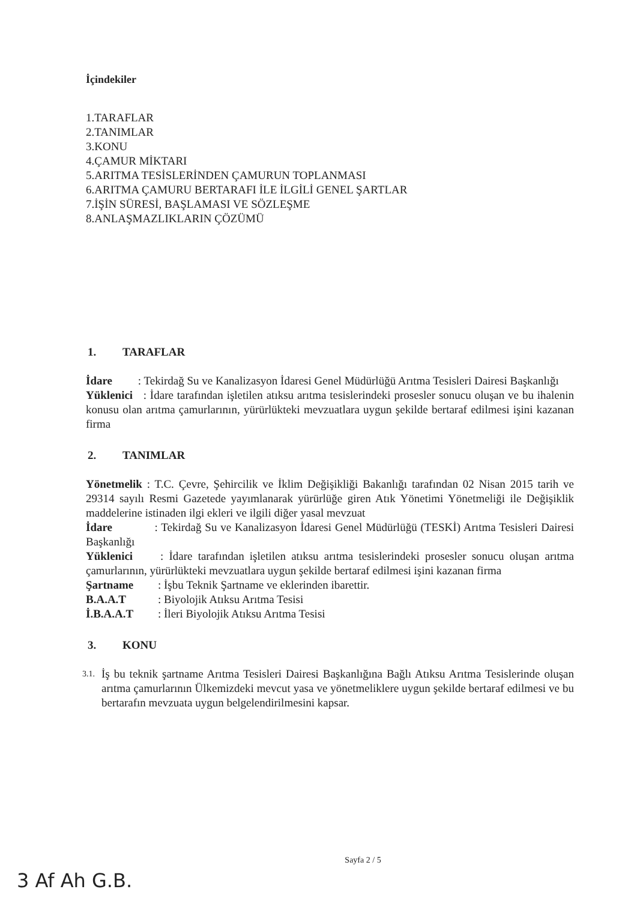İçindekiler
1.TARAFLAR
2.TANIMLAR
3.KONU
4.ÇAMUR MİKTARI
5.ARITMA TESİSLERİNDEN ÇAMURUN TOPLANMASI
6.ARITMA ÇAMURU BERTARAFI İLE İLGİLİ GENEL ŞARTLAR
7.İŞİN SÜRESİ, BAŞLAMASI VE SÖZLEŞME
8.ANLAŞMAZLIKLARIN ÇÖZÜMÜ
1. TARAFLAR
İdare : Tekirdağ Su ve Kanalizasyon İdaresi Genel Müdürlüğü Arıtma Tesisleri Dairesi Başkanlığı
Yüklenici : İdare tarafından işletilen atıksu arıtma tesislerindeki prosesler sonucu oluşan ve bu ihalenin konusu olan arıtma çamurlarının, yürürlükteki mevzuatlara uygun şekilde bertaraf edilmesi işini kazanan firma
2. TANIMLAR
Yönetmelik : T.C. Çevre, Şehircilik ve İklim Değişikliği Bakanlığı tarafından 02 Nisan 2015 tarih ve 29314 sayılı Resmi Gazetede yayımlanarak yürürlüğe giren Atık Yönetimi Yönetmeliği ile Değişiklik maddelerine istinaden ilgi ekleri ve ilgili diğer yasal mevzuat
İdare : Tekirdağ Su ve Kanalizasyon İdaresi Genel Müdürlüğü (TESKİ) Arıtma Tesisleri Dairesi Başkanlığı
Yüklenici : İdare tarafından işletilen atıksu arıtma tesislerindeki prosesler sonucu oluşan arıtma çamurlarının, yürürlükteki mevzuatlara uygun şekilde bertaraf edilmesi işini kazanan firma
Şartname: İşbu Teknik Şartname ve eklerinden ibarettir.
B.A.A.T: Biyolojik Atıksu Arıtma Tesisi
İ.B.A.A.T: İleri Biyolojik Atıksu Arıtma Tesisi
3. KONU
3.1.
İş bu teknik şartname Arıtma Tesisleri Dairesi Başkanlığına Bağlı Atıksu Arıtma Tesislerinde oluşan arıtma çamurlarının Ülkemizdeki mevcut yasa ve yönetmeliklere uygun şekilde bertaraf edilmesi ve bu bertarafın mevzuata uygun belgelendirilmesini kapsar.
Sayfa 2 / 5
3 Af Ah G.B.